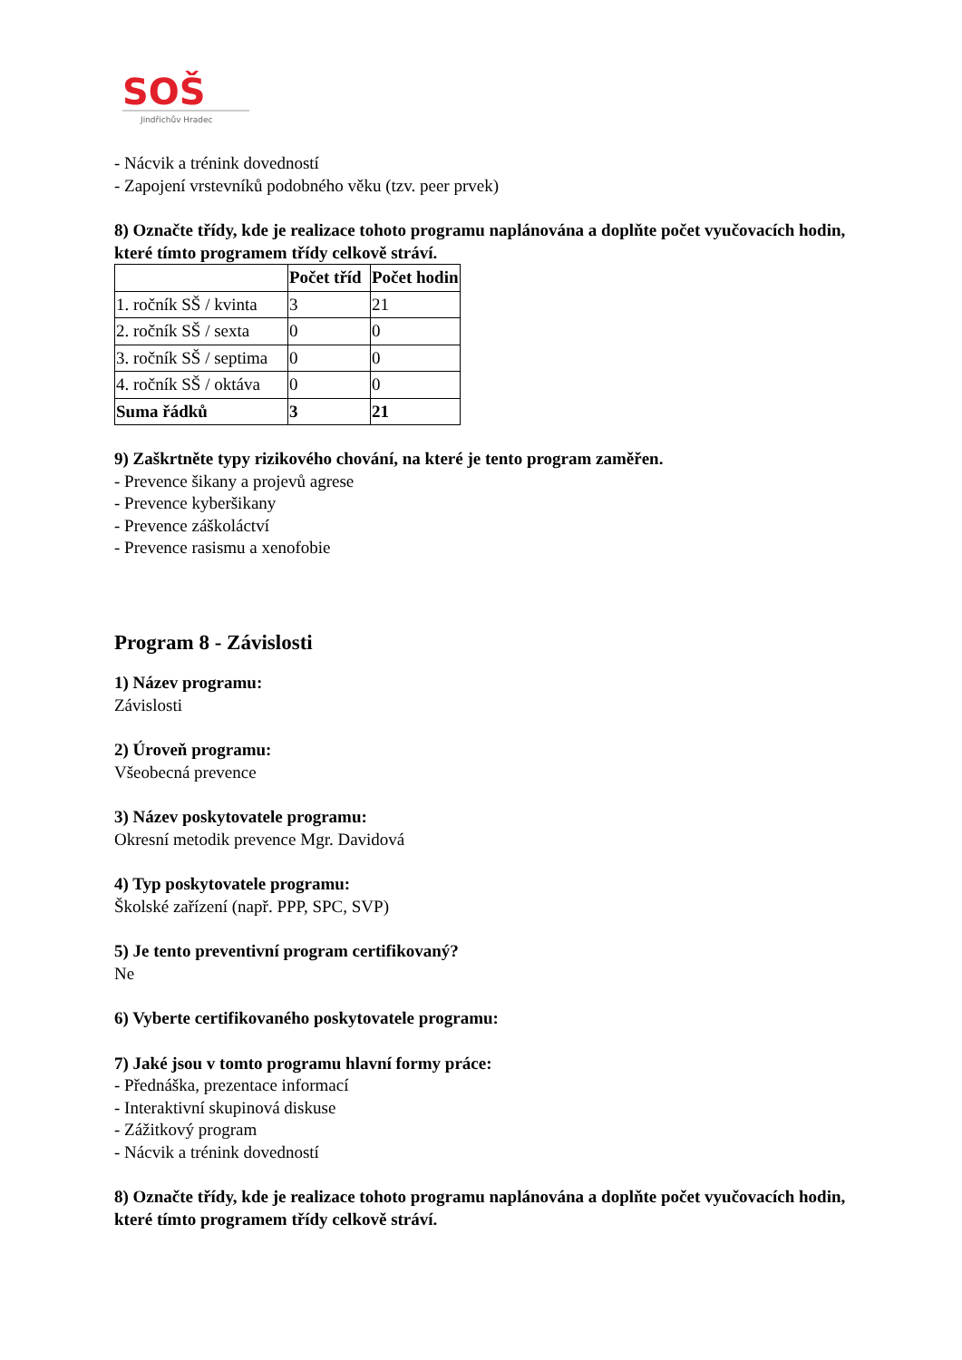SOŠ
Jindřichův Hradec
- Nácvik a trénink dovedností
- Zapojení vrstevníků podobného věku (tzv. peer prvek)
8) Označte třídy, kde je realizace tohoto programu naplánována a doplňte počet vyučovacích hodin, které tímto programem třídy celkově stráví.
| | Počet tříd | Počet hodin |
| --- | --- | --- |
| 1. ročník SŠ / kvinta | 3 | 21 |
| 2. ročník SŠ / sexta | 0 | 0 |
| 3. ročník SŠ / septima | 0 | 0 |
| 4. ročník SŠ / oktáva | 0 | 0 |
| Suma řádků | 3 | 21 |
9) Zaškrtněte typy rizikového chování, na které je tento program zaměřen.
- Prevence šikany a projevů agrese
- Prevence kyberšikany
- Prevence záškoláctví
- Prevence rasismu a xenofobie
Program 8 - Závislosti
1) Název programu:
Závislosti
2) Úroveň programu:
Všeobecná prevence
3) Název poskytovatele programu:
Okresní metodik prevence Mgr. Davidová
4) Typ poskytovatele programu:
Školské zařízení (např. PPP, SPC, SVP)
5) Je tento preventivní program certifikovaný?
Ne
6) Vyberte certifikovaného poskytovatele programu:
7) Jaké jsou v tomto programu hlavní formy práce:
- Přednáška, prezentace informací
- Interaktivní skupinová diskuse
- Zážitkový program
- Nácvik a trénink dovedností
8) Označte třídy, kde je realizace tohoto programu naplánována a doplňte počet vyučovacích hodin, které tímto programem třídy celkově stráví.